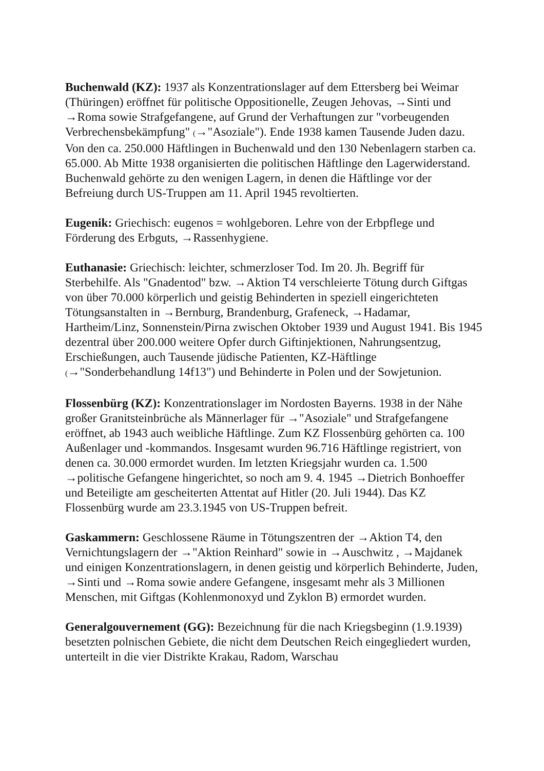Buchenwald (KZ): 1937 als Konzentrationslager auf dem Ettersberg bei Weimar (Thüringen) eröffnet für politische Oppositionelle, Zeugen Jehovas, →Sinti und →Roma sowie Strafgefangene, auf Grund der Verhaftungen zur "vorbeugenden Verbrechensbekämpfung" (→"Asoziale"). Ende 1938 kamen Tausende Juden dazu. Von den ca. 250.000 Häftlingen in Buchenwald und den 130 Nebenlagern starben ca. 65.000. Ab Mitte 1938 organisierten die politischen Häftlinge den Lagerwiderstand. Buchenwald gehörte zu den wenigen Lagern, in denen die Häftlinge vor der Befreiung durch US-Truppen am 11. April 1945 revoltierten.
Eugenik: Griechisch: eugenos = wohlgeboren. Lehre von der Erbpflege und Förderung des Erbguts, →Rassenhygiene.
Euthanasie: Griechisch: leichter, schmerzloser Tod. Im 20. Jh. Begriff für Sterbehilfe. Als "Gnadentod" bzw. →Aktion T4 verschleierte Tötung durch Giftgas von über 70.000 körperlich und geistig Behinderten in speziell eingerichteten Tötungsanstalten in →Bernburg, Brandenburg, Grafeneck, →Hadamar, Hartheim/Linz, Sonnenstein/Pirna zwischen Oktober 1939 und August 1941. Bis 1945 dezentral über 200.000 weitere Opfer durch Giftinjektionen, Nahrungsentzug, Erschießungen, auch Tausende jüdische Patienten, KZ-Häftlinge (→"Sonderbehandlung 14f13") und Behinderte in Polen und der Sowjetunion.
Flossenbürg (KZ): Konzentrationslager im Nordosten Bayerns. 1938 in der Nähe großer Granitsteinbrüche als Männerlager für →"Asoziale" und Strafgefangene eröffnet, ab 1943 auch weibliche Häftlinge. Zum KZ Flossenbürg gehörten ca. 100 Außenlager und -kommandos. Insgesamt wurden 96.716 Häftlinge registriert, von denen ca. 30.000 ermordet wurden. Im letzten Kriegsjahr wurden ca. 1.500 →politische Gefangene hingerichtet, so noch am 9. 4. 1945 →Dietrich Bonhoeffer und Beteiligte am gescheiterten Attentat auf Hitler (20. Juli 1944). Das KZ Flossenbürg wurde am 23.3.1945 von US-Truppen befreit.
Gaskammern: Geschlossene Räume in Tötungszentren der →Aktion T4, den Vernichtungslagern der →"Aktion Reinhard" sowie in →Auschwitz , →Majdanek und einigen Konzentrationslagern, in denen geistig und körperlich Behinderte, Juden, →Sinti und →Roma sowie andere Gefangene, insgesamt mehr als 3 Millionen Menschen, mit Giftgas (Kohlenmonoxyd und Zyklon B) ermordet wurden.
Generalgouvernement (GG): Bezeichnung für die nach Kriegsbeginn (1.9.1939) besetzten polnischen Gebiete, die nicht dem Deutschen Reich eingegliedert wurden, unterteilt in die vier Distrikte Krakau, Radom, Warschau